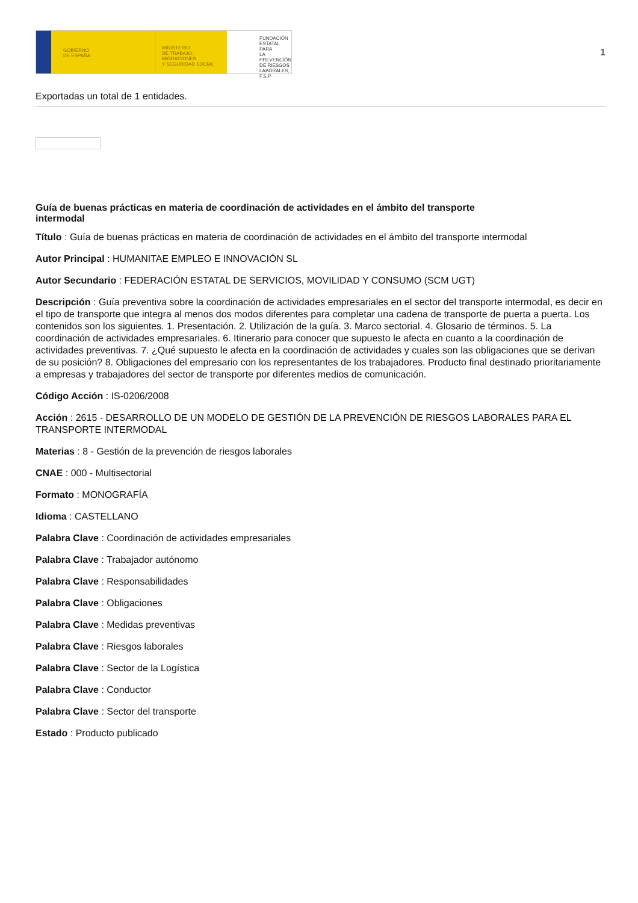GOBIERNO
DE ESPAÑA
MINISTERIO
DE TRABAJO, MIGRACIONES
Y SEGURIDAD SOCIAL
FUNDACIÓN
ESTATAL PARA
LA PREVENCIÓN
DE RIESGOS
LABORALES, F.S.P.
1
Exportadas un total de 1 entidades.
Guía de buenas prácticas en materia de coordinación de actividades en el ámbito del transporte intermodal
Título : Guía de buenas prácticas en materia de coordinación de actividades en el ámbito del transporte intermodal
Autor Principal : HUMANITAE EMPLEO E INNOVACIÓN SL
Autor Secundario : FEDERACIÓN ESTATAL DE SERVICIOS, MOVILIDAD Y CONSUMO (SCM UGT)
Descripción : Guía preventiva sobre la coordinación de actividades empresariales en el sector del transporte intermodal, es decir en el tipo de transporte que integra al menos dos modos diferentes para completar una cadena de transporte de puerta a puerta. Los contenidos son los siguientes. 1. Presentación. 2. Utilización de la guía. 3. Marco sectorial. 4. Glosario de términos. 5. La coordinación de actividades empresariales. 6. Itinerario para conocer que supuesto le afecta en cuanto a la coordinación de actividades preventivas. 7. ¿Qué supuesto le afecta en la coordinación de actividades y cuales son las obligaciones que se derivan de su posición? 8. Obligaciones del empresario con los representantes de los trabajadores. Producto final destinado prioritariamente a empresas y trabajadores del sector de transporte por diferentes medios de comunicación.
Código Acción : IS-0206/2008
Acción : 2615 - DESARROLLO DE UN MODELO DE GESTIÓN DE LA PREVENCIÓN DE RIESGOS LABORALES PARA EL TRANSPORTE INTERMODAL
Materias : 8 - Gestión de la prevención de riesgos laborales
CNAE : 000 - Multisectorial
Formato : MONOGRAFÍA
Idioma : CASTELLANO
Palabra Clave : Coordinación de actividades empresariales
Palabra Clave : Trabajador autónomo
Palabra Clave : Responsabilidades
Palabra Clave : Obligaciones
Palabra Clave : Medidas preventivas
Palabra Clave : Riesgos laborales
Palabra Clave : Sector de la Logística
Palabra Clave : Conductor
Palabra Clave : Sector del transporte
Estado : Producto publicado